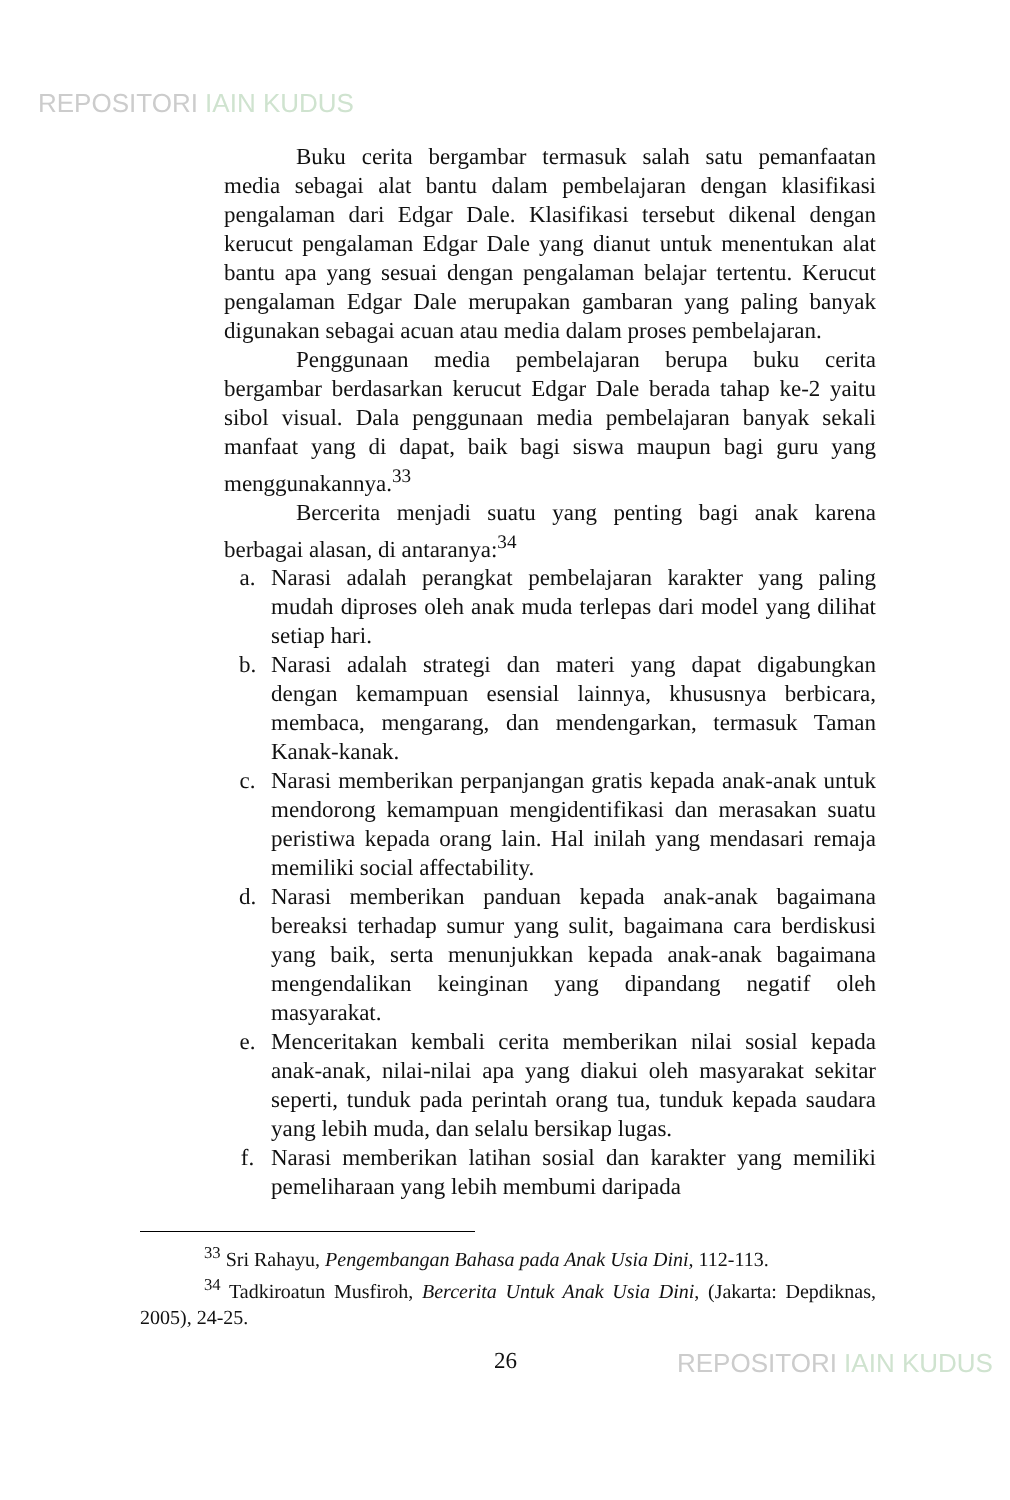REPOSITORI IAIN KUDUS
Buku cerita bergambar termasuk salah satu pemanfaatan media sebagai alat bantu dalam pembelajaran dengan klasifikasi pengalaman dari Edgar Dale. Klasifikasi tersebut dikenal dengan kerucut pengalaman Edgar Dale yang dianut untuk menentukan alat bantu apa yang sesuai dengan pengalaman belajar tertentu. Kerucut pengalaman Edgar Dale merupakan gambaran yang paling banyak digunakan sebagai acuan atau media dalam proses pembelajaran.
Penggunaan media pembelajaran berupa buku cerita bergambar berdasarkan kerucut Edgar Dale berada tahap ke-2 yaitu sibol visual. Dala penggunaan media pembelajaran banyak sekali manfaat yang di dapat, baik bagi siswa maupun bagi guru yang menggunakannya.<sup>33</sup>
Bercerita menjadi suatu yang penting bagi anak karena berbagai alasan, di antaranya:<sup>34</sup>
a. Narasi adalah perangkat pembelajaran karakter yang paling mudah diproses oleh anak muda terlepas dari model yang dilihat setiap hari.
b. Narasi adalah strategi dan materi yang dapat digabungkan dengan kemampuan esensial lainnya, khususnya berbicara, membaca, mengarang, dan mendengarkan, termasuk Taman Kanak-kanak.
c. Narasi memberikan perpanjangan gratis kepada anak-anak untuk mendorong kemampuan mengidentifikasi dan merasakan suatu peristiwa kepada orang lain. Hal inilah yang mendasari remaja memiliki social affectability.
d. Narasi memberikan panduan kepada anak-anak bagaimana bereaksi terhadap sumur yang sulit, bagaimana cara berdiskusi yang baik, serta menunjukkan kepada anak-anak bagaimana mengendalikan keinginan yang dipandang negatif oleh masyarakat.
e. Menceritakan kembali cerita memberikan nilai sosial kepada anak-anak, nilai-nilai apa yang diakui oleh masyarakat sekitar seperti, tunduk pada perintah orang tua, tunduk kepada saudara yang lebih muda, dan selalu bersikap lugas.
f. Narasi memberikan latihan sosial dan karakter yang memiliki pemeliharaan yang lebih membumi daripada
<sup>33</sup> Sri Rahayu, Pengembangan Bahasa pada Anak Usia Dini, 112-113.
<sup>34</sup> Tadkiroatun Musfiroh, Bercerita Untuk Anak Usia Dini, (Jakarta: Depdiknas, 2005), 24-25.
26 REPOSITORI IAIN KUDUS